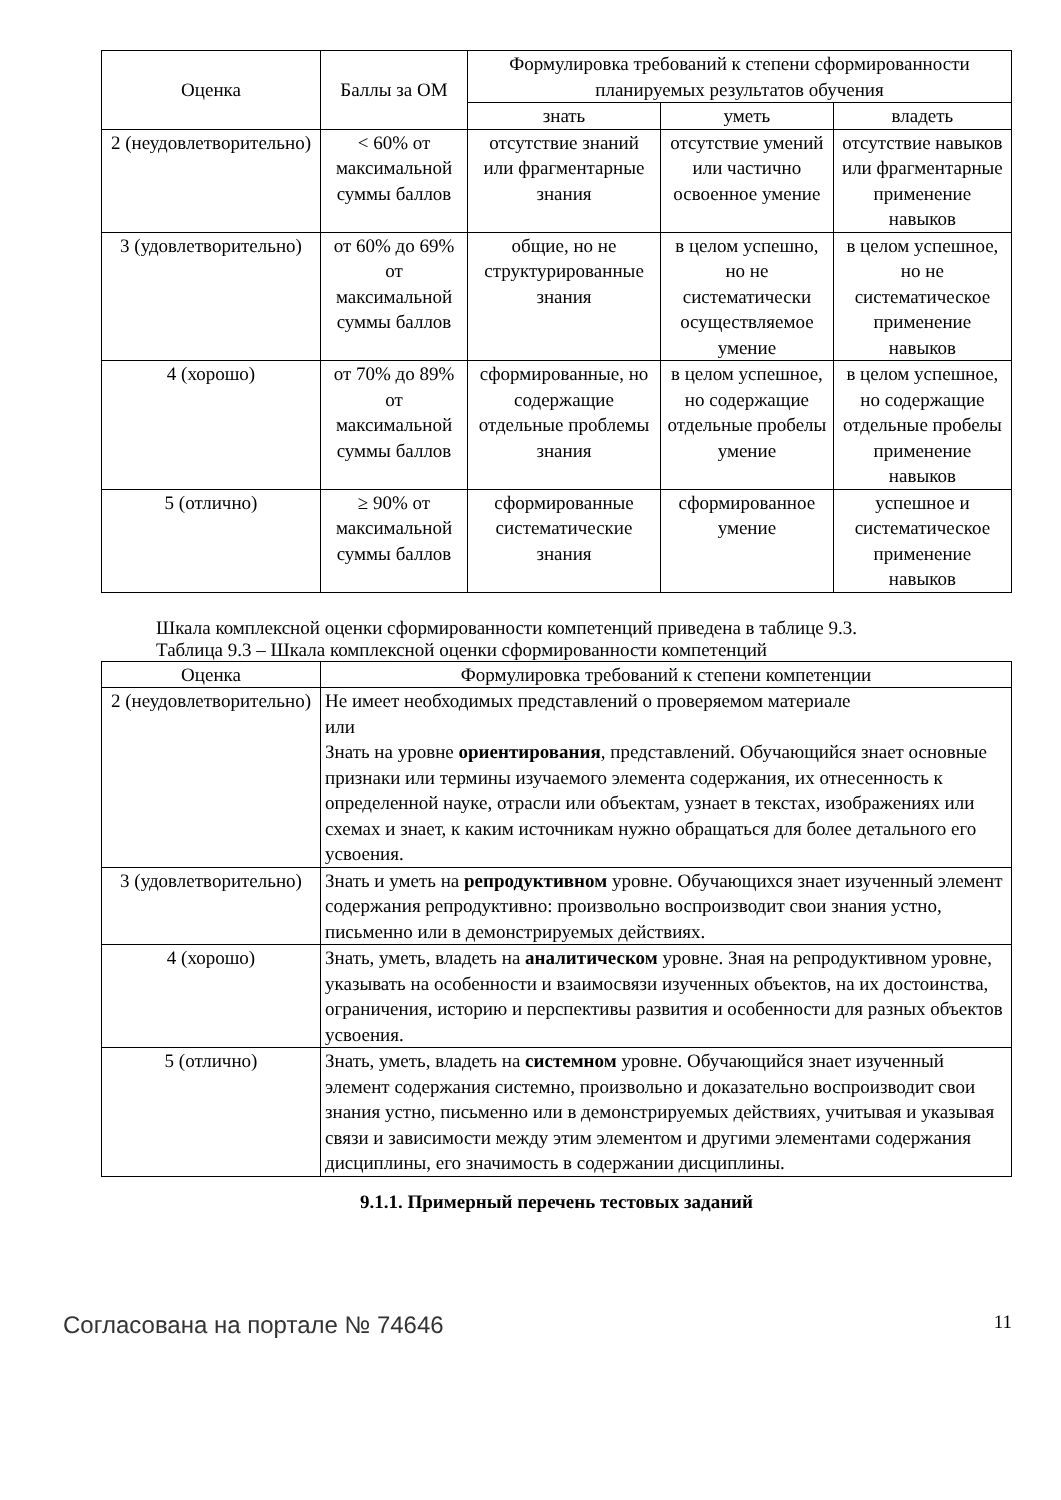| Оценка | Баллы за ОМ | Формулировка требований к степени сформированности планируемых результатов обучения | | |
| --- | --- | --- | --- | --- |
| | | знать | уметь | владеть |
| 2 (неудовлетворительно) | < 60% от максимальной суммы баллов | отсутствие знаний или фрагментарные знания | отсутствие умений или частично освоенное умение | отсутствие навыков или фрагментарные применение навыков |
| 3 (удовлетворительно) | от 60% до 69% от максимальной суммы баллов | общие, но не структурированные знания | в целом успешно, но не систематически осуществляемое умение | в целом успешное, но не систематическое применение навыков |
| 4 (хорошо) | от 70% до 89% от максимальной суммы баллов | сформированные, но содержащие отдельные проблемы знания | в целом успешное, но содержащие отдельные пробелы умение | в целом успешное, но содержащие отдельные пробелы применение навыков |
| 5 (отлично) | ≥ 90% от максимальной суммы баллов | сформированные систематические знания | сформированное умение | успешное и систематическое применение навыков |
Шкала комплексной оценки сформированности компетенций приведена в таблице 9.3.
Таблица 9.3 – Шкала комплексной оценки сформированности компетенций
| Оценка | Формулировка требований к степени компетенции |
| --- | --- |
| 2 (неудовлетворительно) | Не имеет необходимых представлений о проверяемом материале или Знать на уровне ориентирования , представлений. Обучающийся знает основные признаки или термины изучаемого элемента содержания, их отнесенность к определенной науке, отрасли или объектам, узнает в текстах, изображениях или схемах и знает, к каким источникам нужно обращаться для более детального его усвоения. |
| 3 (удовлетворительно) | Знать и уметь на репродуктивном уровне. Обучающихся знает изученный элемент содержания репродуктивно: произвольно воспроизводит свои знания устно, письменно или в демонстрируемых действиях. |
| 4 (хорошо) | Знать, уметь, владеть на аналитическом уровне. Зная на репродуктивном уровне, указывать на особенности и взаимосвязи изученных объектов, на их достоинства, ограничения, историю и перспективы развития и особенности для разных объектов усвоения. |
| 5 (отлично) | Знать, уметь, владеть на системном уровне. Обучающийся знает изученный элемент содержания системно, произвольно и доказательно воспроизводит свои знания устно, письменно или в демонстрируемых действиях, учитывая и указывая связи и зависимости между этим элементом и другими элементами содержания дисциплины, его значимость в содержании дисциплины. |
9.1.1. Примерный перечень тестовых заданий
Согласована на портале № 74646 11